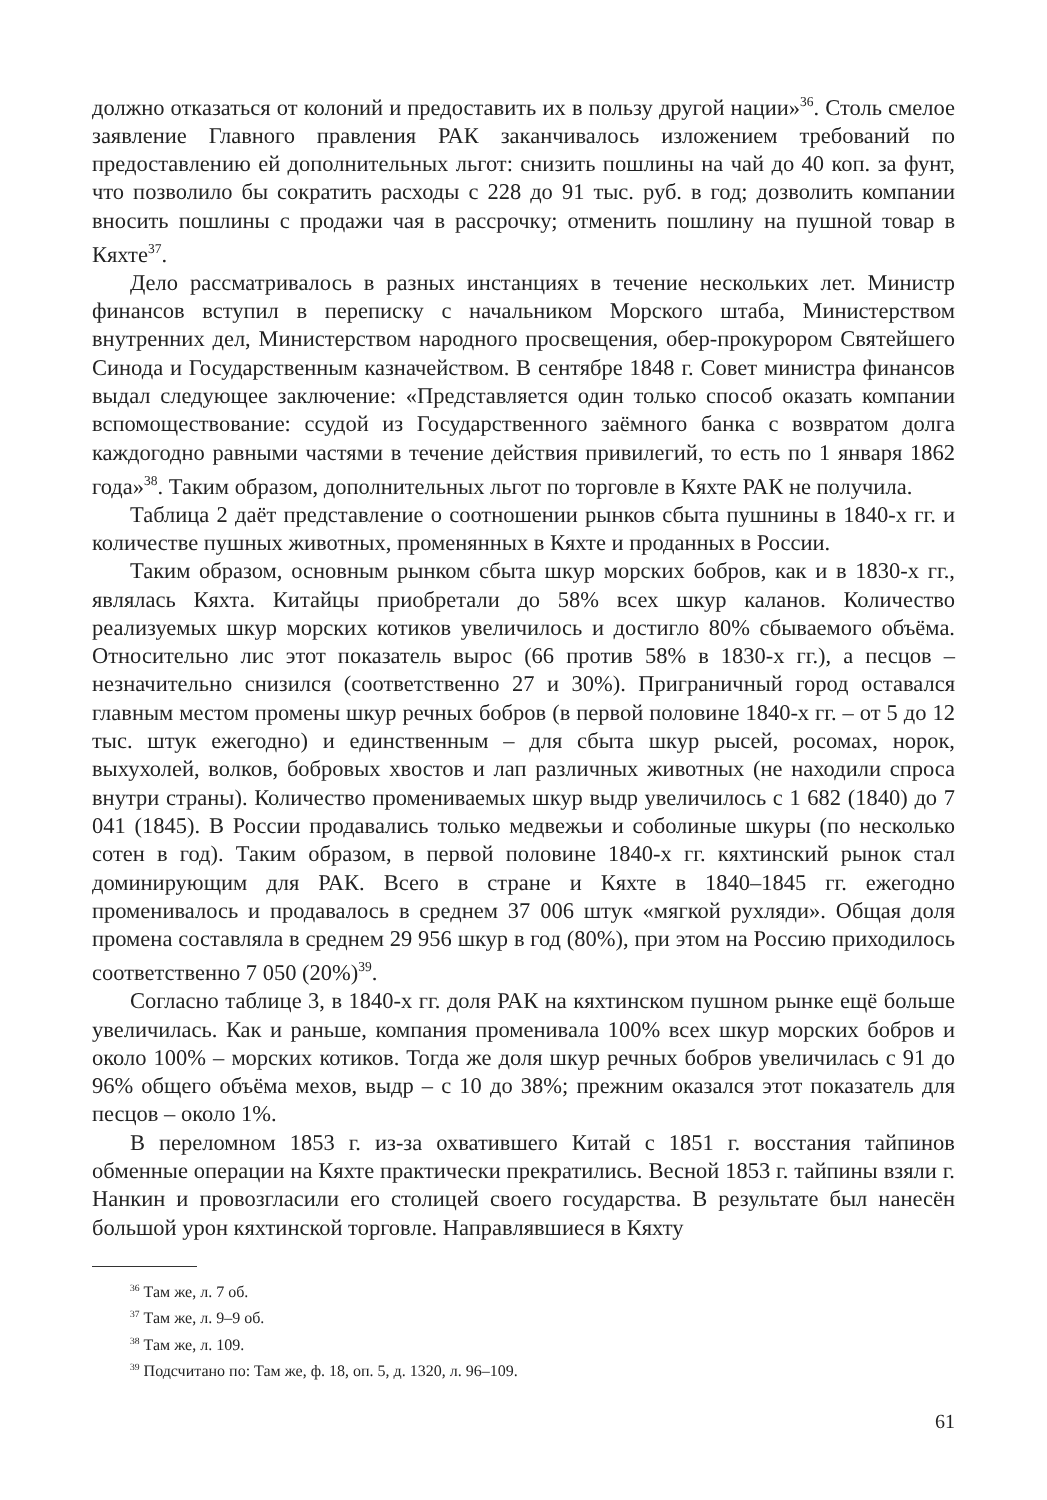должно отказаться от колоний и предоставить их в пользу другой нации»<sup>36</sup>. Столь смелое заявление Главного правления РАК заканчивалось изложением требований по предоставлению ей дополнительных льгот: снизить пошлины на чай до 40 коп. за фунт, что позволило бы сократить расходы с 228 до 91 тыс. руб. в год; дозволить компании вносить пошлины с продажи чая в рассрочку; отменить пошлину на пушной товар в Кяхте<sup>37</sup>.
Дело рассматривалось в разных инстанциях в течение нескольких лет. Министр финансов вступил в переписку с начальником Морского штаба, Министерством внутренних дел, Министерством народного просвещения, обер-прокурором Святейшего Синода и Государственным казначейством. В сентябре 1848 г. Совет министра финансов выдал следующее заключение: «Представляется один только способ оказать компании вспомоществование: ссудой из Государственного заёмного банка с возвратом долга каждогодно равными частями в течение действия привилегий, то есть по 1 января 1862 года»<sup>38</sup>. Таким образом, дополнительных льгот по торговле в Кяхте РАК не получила.
Таблица 2 даёт представление о соотношении рынков сбыта пушнины в 1840-х гг. и количестве пушных животных, променянных в Кяхте и проданных в России.
Таким образом, основным рынком сбыта шкур морских бобров, как и в 1830-х гг., являлась Кяхта. Китайцы приобретали до 58% всех шкур каланов. Количество реализуемых шкур морских котиков увеличилось и достигло 80% сбываемого объёма. Относительно лис этот показатель вырос (66 против 58% в 1830-х гг.), а песцов – незначительно снизился (соответственно 27 и 30%). Приграничный город оставался главным местом промены шкур речных бобров (в первой половине 1840-х гг. – от 5 до 12 тыс. штук ежегодно) и единственным – для сбыта шкур рысей, росомах, норок, выхухолей, волков, бобровых хвостов и лап различных животных (не находили спроса внутри страны). Количество промениваемых шкур выдр увеличилось с 1 682 (1840) до 7 041 (1845). В России продавались только медвежьи и соболиные шкуры (по несколько сотен в год). Таким образом, в первой половине 1840-х гг. кяхтинский рынок стал доминирующим для РАК. Всего в стране и Кяхте в 1840–1845 гг. ежегодно променивалось и продавалось в среднем 37 006 штук «мягкой рухляди». Общая доля промена составляла в среднем 29 956 шкур в год (80%), при этом на Россию приходилось соответственно 7 050 (20%)<sup>39</sup>.
Согласно таблице 3, в 1840-х гг. доля РАК на кяхтинском пушном рынке ещё больше увеличилась. Как и раньше, компания променивала 100% всех шкур морских бобров и около 100% – морских котиков. Тогда же доля шкур речных бобров увеличилась с 91 до 96% общего объёма мехов, выдр – с 10 до 38%; прежним оказался этот показатель для песцов – около 1%.
В переломном 1853 г. из-за охватившего Китай с 1851 г. восстания тайпинов обменные операции на Кяхте практически прекратились. Весной 1853 г. тайпины взяли г. Нанкин и провозгласили его столицей своего государства. В результате был нанесён большой урон кяхтинской торговле. Направлявшиеся в Кяхту
<sup>36</sup> Там же, л. 7 об.
<sup>37</sup> Там же, л. 9–9 об.
<sup>38</sup> Там же, л. 109.
<sup>39</sup> Подсчитано по: Там же, ф. 18, оп. 5, д. 1320, л. 96–109.
61